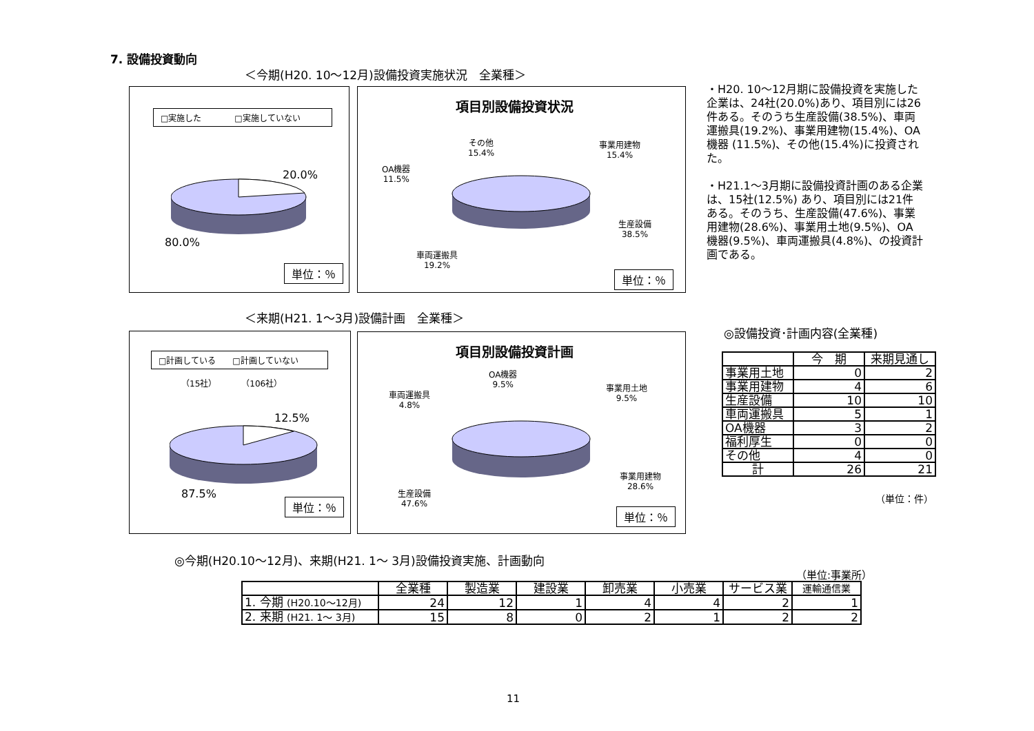7. 設備投資動向
＜今期(H20. 10～12月)設備投資実施状況　全業種＞
□実施した　　　　□実施していない
20.0%
80.0%
単位：％
項目別設備投資状況
その他
15.4%
事業用建物
15.4%
OA機器
11.5%
生産設備
38.5%
車両運搬具
19.2%
単位：％
・H20. 10～12月期に設備投資を実施した企業は、24社(20.0%)あり、項目別には26件ある。そのうち生産設備(38.5%)、車両運搬具(19.2%)、事業用建物(15.4%)、OA機器 (11.5%)、その他(15.4%)に投資された。
・H21.1～3月期に設備投資計画のある企業は、15社(12.5%) あり、項目別には21件ある。そのうち、生産設備(47.6%)、事業用建物(28.6%)、事業用土地(9.5%)、OA機器(9.5%)、車両運搬具(4.8%)、の投資計画である。
＜来期(H21. 1～3月)設備計画　全業種＞
□計画している　　□計画していない
（15社）　　　　（106社）
12.5%
87.5%
単位：％
項目別設備投資計画
OA機器
9.5%
事業用土地
9.5%
車両運搬具
4.8%
事業用建物
28.6%
生産設備
47.6%
単位：％
◎設備投資･計画内容(全業種)
| | 今 期 | 来期見通し |
| --- | --- | --- |
| 事業用土地 | 0 | 2 |
| 事業用建物 | 4 | 6 |
| 生産設備 | 10 | 10 |
| 車両運搬具 | 5 | 1 |
| OA機器 | 3 | 2 |
| 福利厚生 | 0 | 0 |
| その他 | 4 | 0 |
| 計 | 26 | 21 |
（単位：件）
◎今期(H20.10～12月)、来期(H21. 1～ 3月)設備投資実施、計画動向
（単位:事業所）
| | 全業種 | 製造業 | 建設業 | 卸売業 | 小売業 | サービス業 | 運輸通信業 |
| --- | --- | --- | --- | --- | --- | --- | --- |
| 1. 今期 (H20.10～12月) | 24 | 12 | 1 | 4 | 4 | 2 | 1 |
| 2. 来期 (H21. 1～ 3月) | 15 | 8 | 0 | 2 | 1 | 2 | 2 |
11